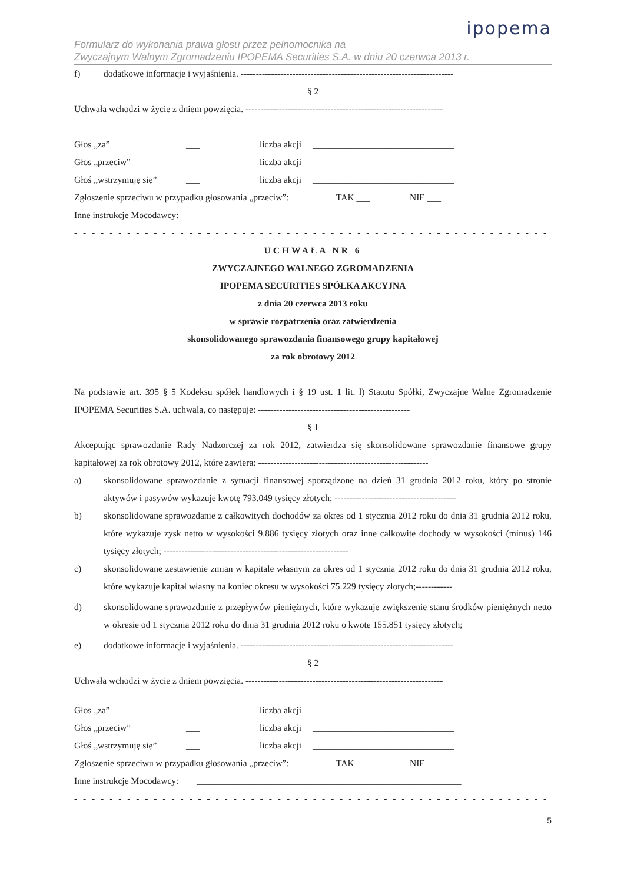ipopema
Formularz do wykonania prawa głosu przez pełnomocnika na
Zwyczajnym Walnym Zgromadzeniu IPOPEMA Securities S.A. w dniu 20 czerwca 2013 r.
f) dodatkowe informacje i wyjaśnienia. ----------------------------------------------------------------------
§ 2
Uchwała wchodzi w życie z dniem powzięcia. -----------------------------------------------------------------
Głos „za” ___ liczba akcji
_______________________________
Głos „przeciw” ___ liczba akcji
_______________________________
Głoś „wstrzymuję się”
___ liczba akcji
_______________________________
Zgłoszenie sprzeciwu w przypadku głosowania „przeciw”:
TAK ___ NIE ___
Inne instrukcje Mocodawcy:
__________________________________________________________
- - - - - - - - - - - - - - - - - - - - - - - - - - - - - - - - - - - - - - - - - - - - - - - - - - - - - - - - - - - - - - - -
UCHWAŁA NR 6
ZWYCZAJNEGO WALNEGO ZGROMADZENIA
IPOPEMA SECURITIES SPÓŁKA AKCYJNA
z dnia 20 czerwca 2013 roku
w sprawie rozpatrzenia oraz zatwierdzenia
skonsolidowanego sprawozdania finansowego grupy kapitałowej
za rok obrotowy 2012
Na podstawie art. 395 § 5 Kodeksu spółek handlowych i § 19 ust. 1 lit. l) Statutu Spółki, Zwyczajne Walne Zgromadzenie IPOPEMA Securities S.A. uchwala, co następuje: --------------------------------------------------
§ 1
Akceptując sprawozdanie Rady Nadzorczej za rok 2012, zatwierdza się skonsolidowane sprawozdanie finansowe grupy kapitałowej za rok obrotowy 2012, które zawiera: --------------------------------------------------------
a) skonsolidowane sprawozdanie z sytuacji finansowej sporządzone na dzień 31 grudnia 2012 roku, który po stronie aktywów i pasywów wykazuje kwotę 793.049 tysięcy złotych; ----------------------------------------
b) skonsolidowane sprawozdanie z całkowitych dochodów za okres od 1 stycznia 2012 roku do dnia 31 grudnia 2012 roku, które wykazuje zysk netto w wysokości 9.886 tysięcy złotych oraz inne całkowite dochody w wysokości (minus) 146 tysięcy złotych; -------------------------------------------------------------
c) skonsolidowane zestawienie zmian w kapitale własnym za okres od 1 stycznia 2012 roku do dnia 31 grudnia 2012 roku, które wykazuje kapitał własny na koniec okresu w wysokości 75.229 tysięcy złotych;------------
d) skonsolidowane sprawozdanie z przepływów pieniężnych, które wykazuje zwiększenie stanu środków pieniężnych netto w okresie od 1 stycznia 2012 roku do dnia 31 grudnia 2012 roku o kwotę 155.851 tysięcy złotych;
e) dodatkowe informacje i wyjaśnienia. ----------------------------------------------------------------------
§ 2
Uchwała wchodzi w życie z dniem powzięcia. -----------------------------------------------------------------
Głos „za” ___ liczba akcji
_______________________________
Głos „przeciw” ___ liczba akcji
_______________________________
Głoś „wstrzymuję się”
___ liczba akcji
_______________________________
Zgłoszenie sprzeciwu w przypadku głosowania „przeciw”:
TAK ___ NIE ___
Inne instrukcje Mocodawcy:
__________________________________________________________
- - - - - - - - - - - - - - - - - - - - - - - - - - - - - - - - - - - - - - - - - - - - - - - - - - - - - - - - - - - - - - - -
5